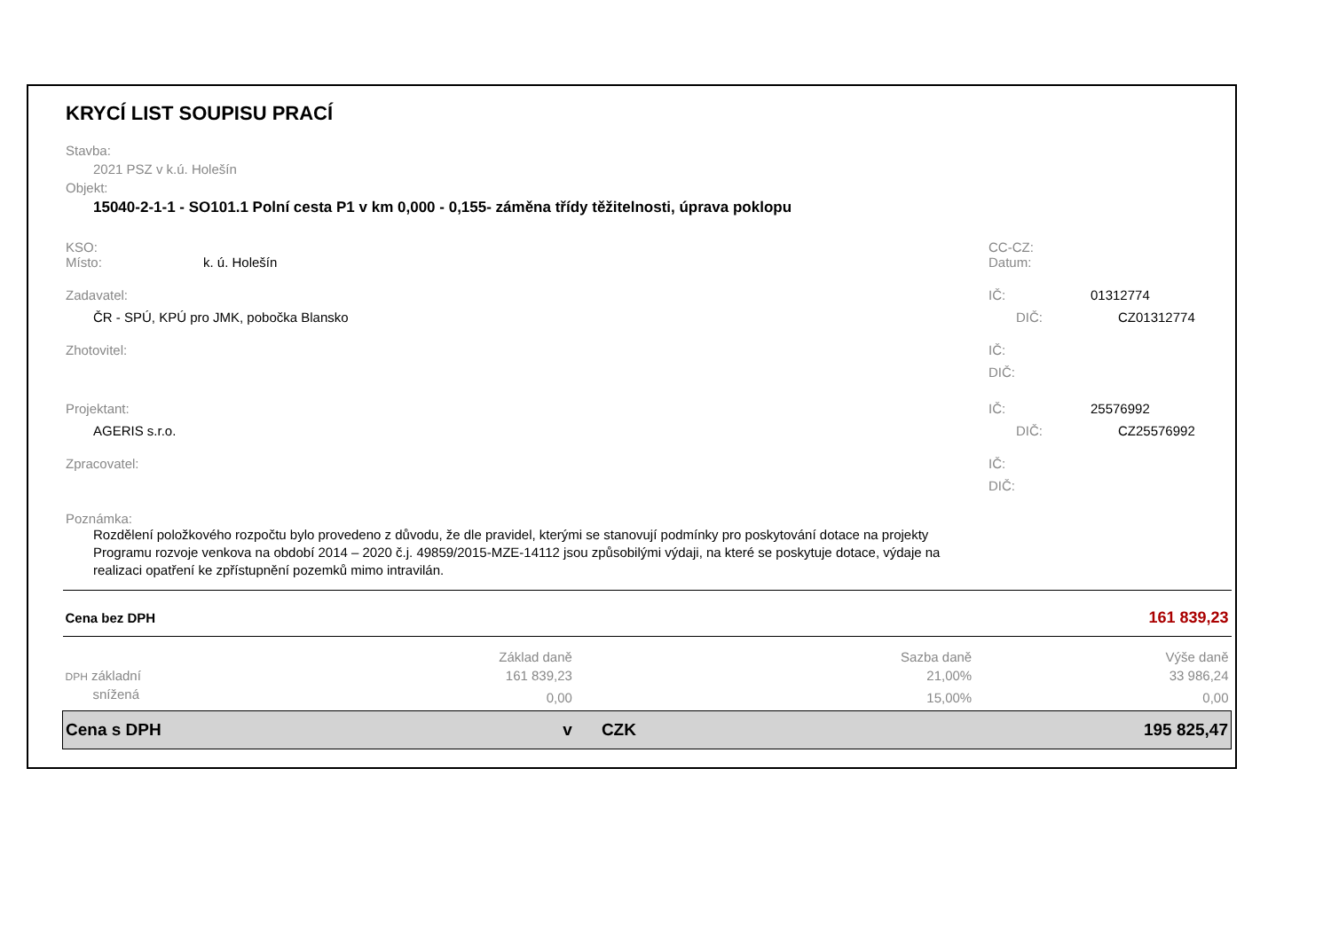KRYCÍ LIST SOUPISU PRACÍ
Stavba:
2021 PSZ v k.ú. Holešín
Objekt:
15040-2-1-1 - SO101.1 Polní cesta P1 v km 0,000 - 0,155- záměna třídy těžitelnosti, úprava poklopu
KSO: CC-CZ:
Místo: k. ú. Holešín Datum:
Zadavatel: IČ: 01312774
ČR - SPÚ, KPÚ pro JMK, pobočka Blansko DIČ: CZ01312774
Zhotovitel: IČ:
DIČ:
Projektant: IČ: 25576992
AGERIS s.r.o. DIČ: CZ25576992
Zpracovatel: IČ:
DIČ:
Poznámka:
Rozdělení položkového rozpočtu bylo provedeno z důvodu, že dle pravidel, kterými se stanovují podmínky pro poskytování dotace na projekty Programu rozvoje venkova na období 2014 – 2020 č.j. 49859/2015-MZE-14112 jsou způsobilými výdaji, na které se poskytuje dotace, výdaje na realizaci opatření ke zpřístupnění pozemků mimo intravilán.
| Cena bez DPH | | | | 161 839,23 |
| | Základ daně | | Sazba daně | Výše daně |
| DPH základní | 161 839,23 | | 21,00% | 33 986,24 |
| snížená | 0,00 | | 15,00% | 0,00 |
| Cena s DPH | v | CZK | | 195 825,47 |